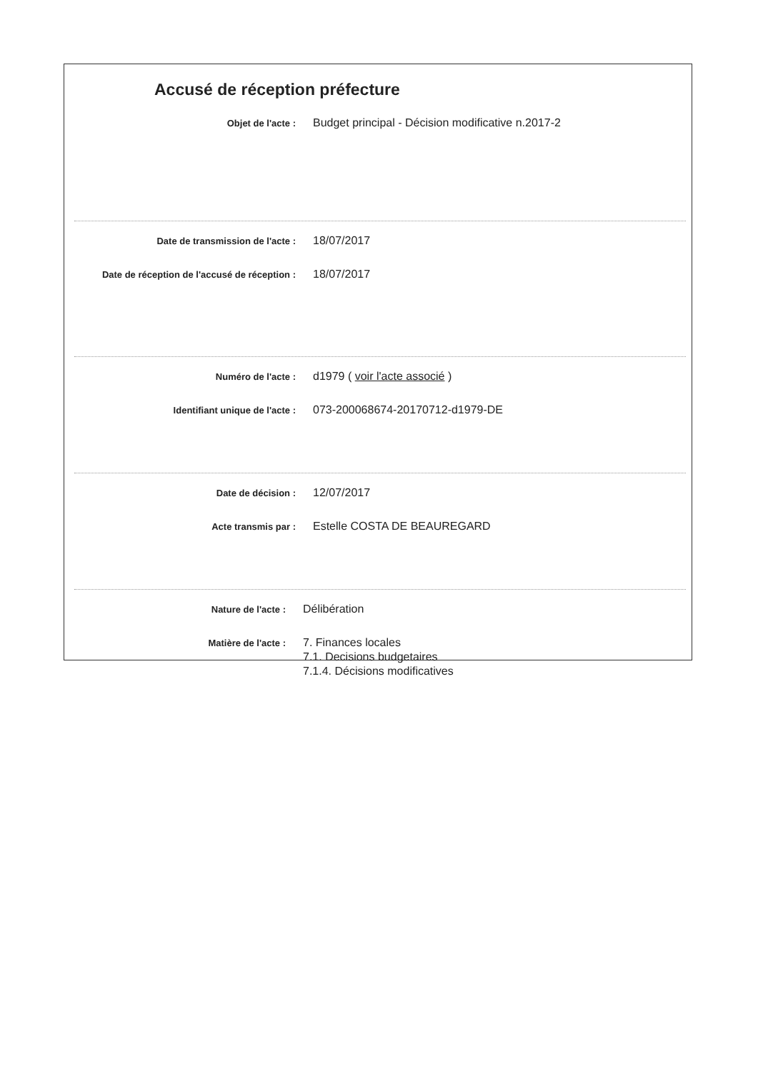Accusé de réception préfecture
Objet de l'acte :
Budget principal - Décision modificative n.2017-2
Date de transmission de l'acte :
18/07/2017
Date de réception de l'accusé de réception :
18/07/2017
Numéro de l'acte :
d1979 ( voir l'acte associé )
Identifiant unique de l'acte :
073-200068674-20170712-d1979-DE
Date de décision :
12/07/2017
Acte transmis par :
Estelle COSTA DE BEAUREGARD
Nature de l'acte :
Délibération
Matière de l'acte :
7. Finances locales
7.1. Decisions budgetaires
7.1.4. Décisions modificatives